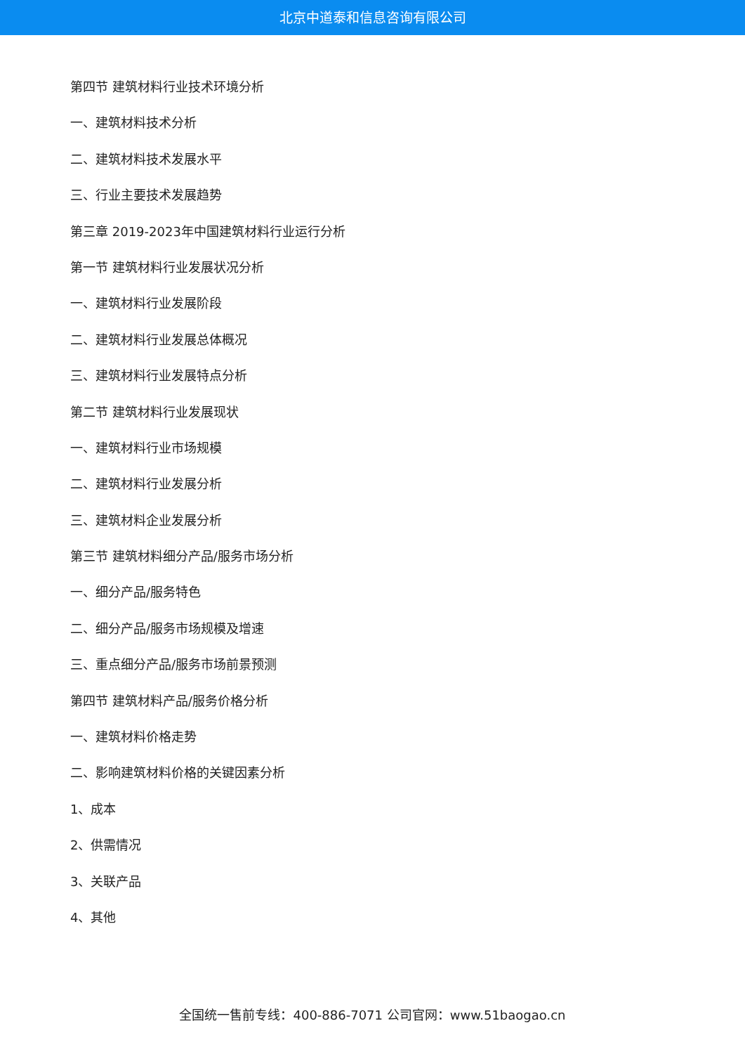北京中道泰和信息咨询有限公司
第四节 建筑材料行业技术环境分析
一、建筑材料技术分析
二、建筑材料技术发展水平
三、行业主要技术发展趋势
第三章 2019-2023年中国建筑材料行业运行分析
第一节 建筑材料行业发展状况分析
一、建筑材料行业发展阶段
二、建筑材料行业发展总体概况
三、建筑材料行业发展特点分析
第二节 建筑材料行业发展现状
一、建筑材料行业市场规模
二、建筑材料行业发展分析
三、建筑材料企业发展分析
第三节 建筑材料细分产品/服务市场分析
一、细分产品/服务特色
二、细分产品/服务市场规模及增速
三、重点细分产品/服务市场前景预测
第四节 建筑材料产品/服务价格分析
一、建筑材料价格走势
二、影响建筑材料价格的关键因素分析
1、成本
2、供需情况
3、关联产品
4、其他
全国统一售前专线：400-886-7071 公司官网：www.51baogao.cn